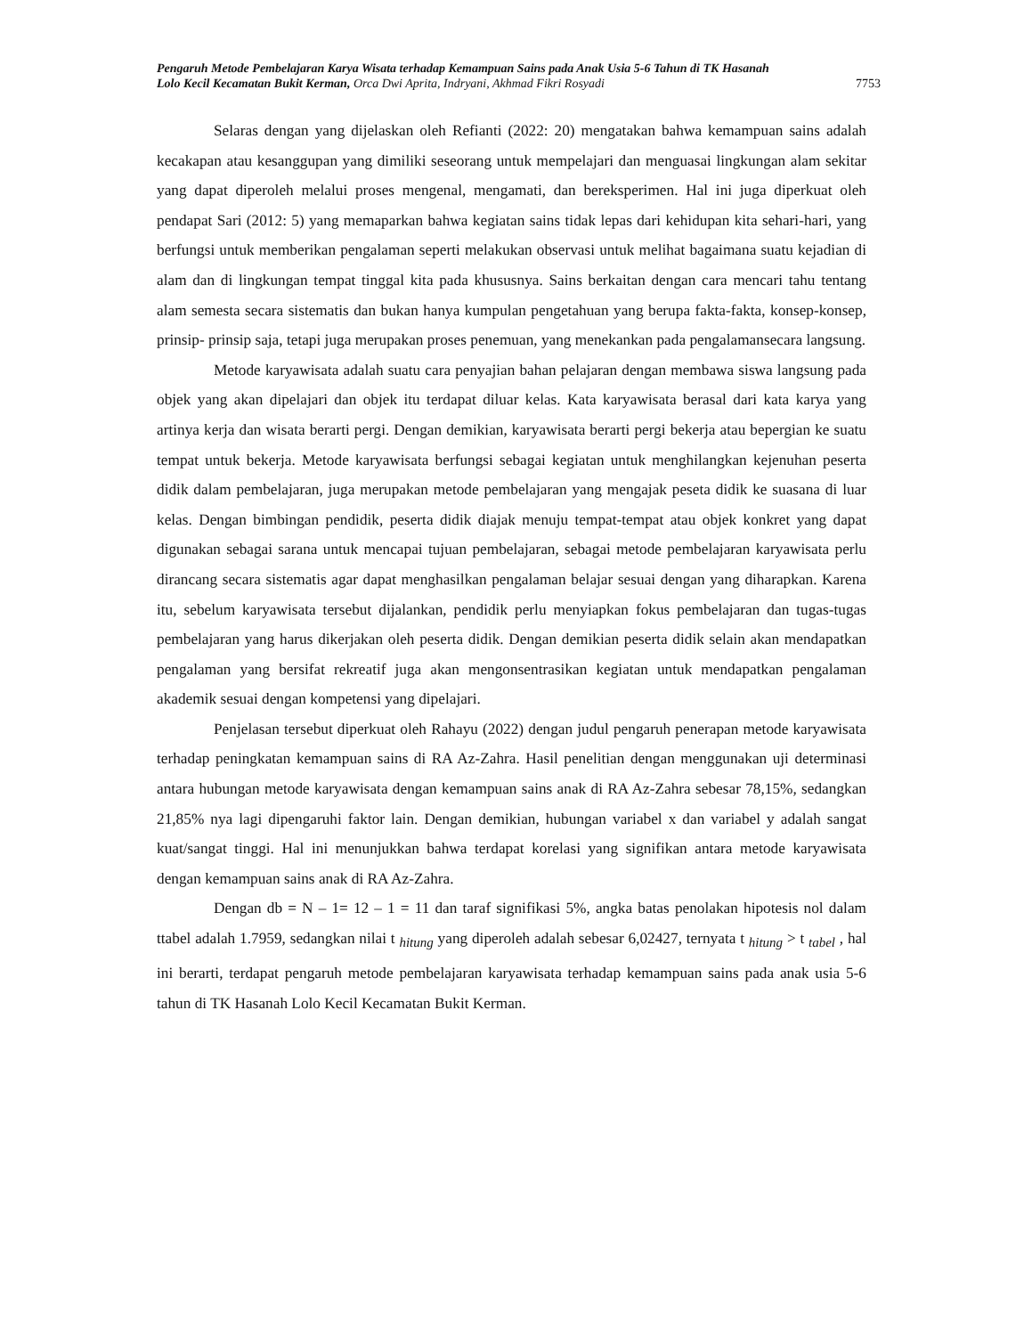Pengaruh Metode Pembelajaran Karya Wisata terhadap Kemampuan Sains pada Anak Usia 5-6 Tahun di TK Hasanah
Lolo Kecil Kecamatan Bukit Kerman, Orca Dwi Aprita, Indryani, Akhmad Fikri Rosyadi 7753
Selaras dengan yang dijelaskan oleh Refianti (2022: 20) mengatakan bahwa kemampuan sains adalah kecakapan atau kesanggupan yang dimiliki seseorang untuk mempelajari dan menguasai lingkungan alam sekitar yang dapat diperoleh melalui proses mengenal, mengamati, dan bereksperimen. Hal ini juga diperkuat oleh pendapat Sari (2012: 5) yang memaparkan bahwa kegiatan sains tidak lepas dari kehidupan kita sehari-hari, yang berfungsi untuk memberikan pengalaman seperti melakukan observasi untuk melihat bagaimana suatu kejadian di alam dan di lingkungan tempat tinggal kita pada khususnya. Sains berkaitan dengan cara mencari tahu tentang alam semesta secara sistematis dan bukan hanya kumpulan pengetahuan yang berupa fakta-fakta, konsep-konsep, prinsip- prinsip saja, tetapi juga merupakan proses penemuan, yang menekankan pada pengalamansecara langsung.
Metode karyawisata adalah suatu cara penyajian bahan pelajaran dengan membawa siswa langsung pada objek yang akan dipelajari dan objek itu terdapat diluar kelas. Kata karyawisata berasal dari kata karya yang artinya kerja dan wisata berarti pergi. Dengan demikian, karyawisata berarti pergi bekerja atau bepergian ke suatu tempat untuk bekerja. Metode karyawisata berfungsi sebagai kegiatan untuk menghilangkan kejenuhan peserta didik dalam pembelajaran, juga merupakan metode pembelajaran yang mengajak peseta didik ke suasana di luar kelas. Dengan bimbingan pendidik, peserta didik diajak menuju tempat-tempat atau objek konkret yang dapat digunakan sebagai sarana untuk mencapai tujuan pembelajaran, sebagai metode pembelajaran karyawisata perlu dirancang secara sistematis agar dapat menghasilkan pengalaman belajar sesuai dengan yang diharapkan. Karena itu, sebelum karyawisata tersebut dijalankan, pendidik perlu menyiapkan fokus pembelajaran dan tugas-tugas pembelajaran yang harus dikerjakan oleh peserta didik. Dengan demikian peserta didik selain akan mendapatkan pengalaman yang bersifat rekreatif juga akan mengonsentrasikan kegiatan untuk mendapatkan pengalaman akademik sesuai dengan kompetensi yang dipelajari.
Penjelasan tersebut diperkuat oleh Rahayu (2022) dengan judul pengaruh penerapan metode karyawisata terhadap peningkatan kemampuan sains di RA Az-Zahra. Hasil penelitian dengan menggunakan uji determinasi antara hubungan metode karyawisata dengan kemampuan sains anak di RA Az-Zahra sebesar 78,15%, sedangkan 21,85% nya lagi dipengaruhi faktor lain. Dengan demikian, hubungan variabel x dan variabel y adalah sangat kuat/sangat tinggi. Hal ini menunjukkan bahwa terdapat korelasi yang signifikan antara metode karyawisata dengan kemampuan sains anak di RA Az-Zahra.
Dengan db = N – 1= 12 – 1 = 11 dan taraf signifikasi 5%, angka batas penolakan hipotesis nol dalam ttabel adalah 1.7959, sedangkan nilai t <sub>hitung</sub> yang diperoleh adalah sebesar 6,02427, ternyata t <sub>hitung</sub> > t <sub>tabel</sub> , hal ini berarti, terdapat pengaruh metode pembelajaran karyawisata terhadap kemampuan sains pada anak usia 5-6 tahun di TK Hasanah Lolo Kecil Kecamatan Bukit Kerman.